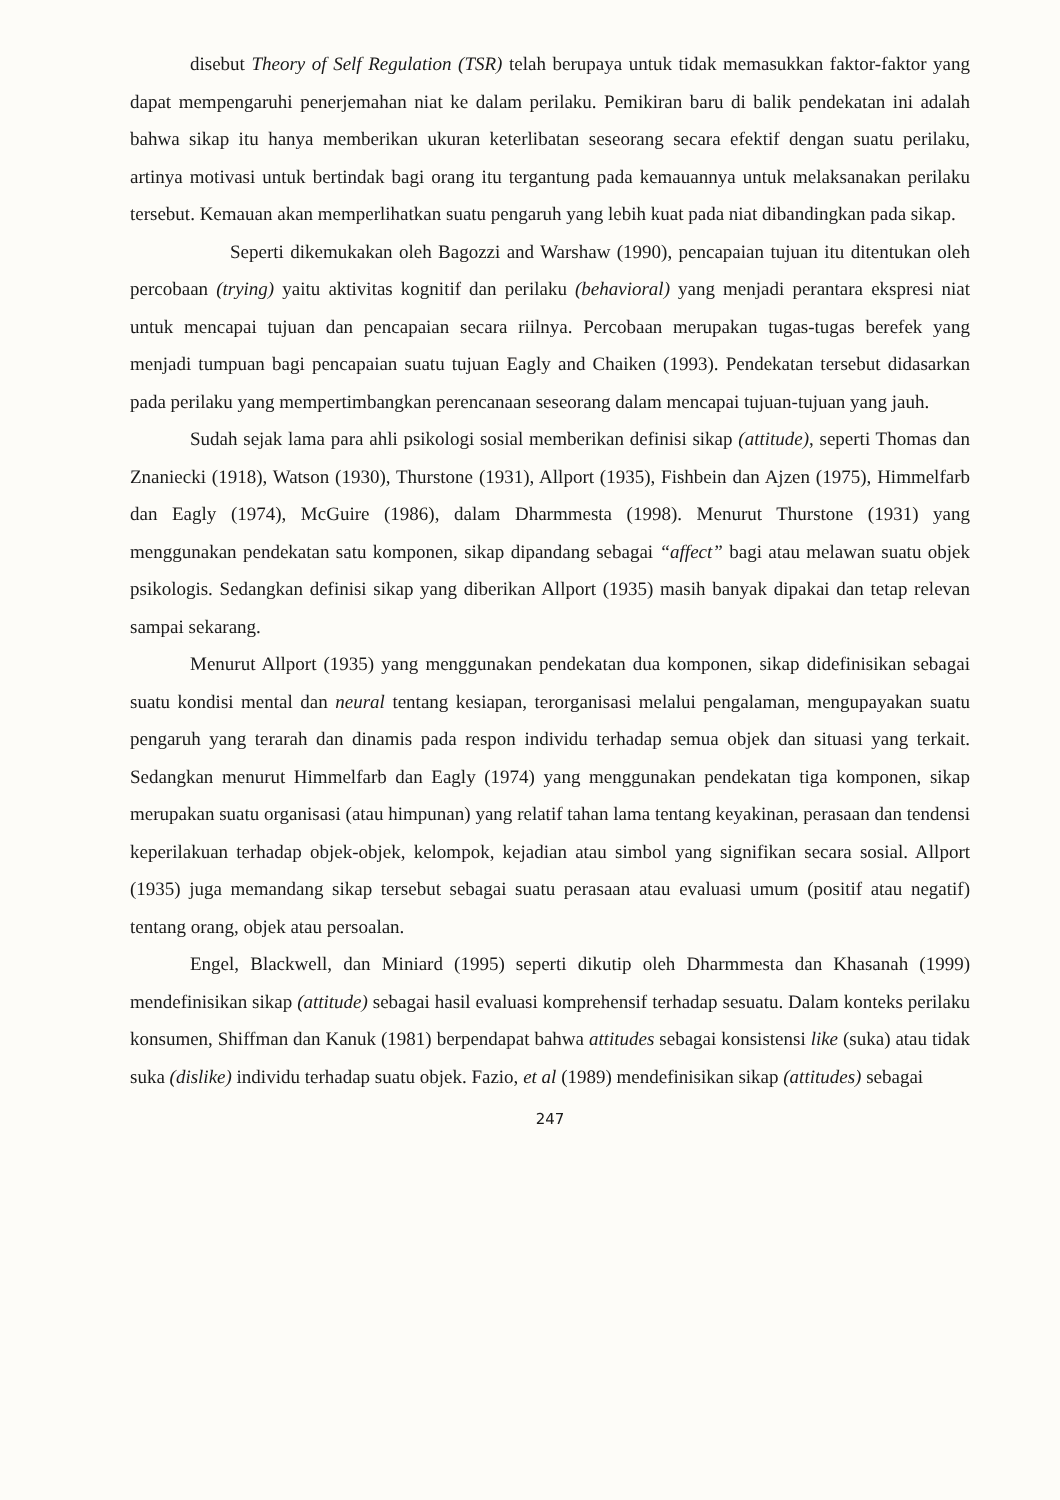disebut Theory of Self Regulation (TSR) telah berupaya untuk tidak memasukkan faktor-faktor yang dapat mempengaruhi penerjemahan niat ke dalam perilaku. Pemikiran baru di balik pendekatan ini adalah bahwa sikap itu hanya memberikan ukuran keterlibatan seseorang secara efektif dengan suatu perilaku, artinya motivasi untuk bertindak bagi orang itu tergantung pada kemauannya untuk melaksanakan perilaku tersebut. Kemauan akan memperlihatkan suatu pengaruh yang lebih kuat pada niat dibandingkan pada sikap.
Seperti dikemukakan oleh Bagozzi and Warshaw (1990), pencapaian tujuan itu ditentukan oleh percobaan (trying) yaitu aktivitas kognitif dan perilaku (behavioral) yang menjadi perantara ekspresi niat untuk mencapai tujuan dan pencapaian secara riilnya. Percobaan merupakan tugas-tugas berefek yang menjadi tumpuan bagi pencapaian suatu tujuan Eagly and Chaiken (1993). Pendekatan tersebut didasarkan pada perilaku yang mempertimbangkan perencanaan seseorang dalam mencapai tujuan-tujuan yang jauh.
Sudah sejak lama para ahli psikologi sosial memberikan definisi sikap (attitude), seperti Thomas dan Znaniecki (1918), Watson (1930), Thurstone (1931), Allport (1935), Fishbein dan Ajzen (1975), Himmelfarb dan Eagly (1974), McGuire (1986), dalam Dharmmesta (1998). Menurut Thurstone (1931) yang menggunakan pendekatan satu komponen, sikap dipandang sebagai “affect” bagi atau melawan suatu objek psikologis. Sedangkan definisi sikap yang diberikan Allport (1935) masih banyak dipakai dan tetap relevan sampai sekarang.
Menurut Allport (1935) yang menggunakan pendekatan dua komponen, sikap didefinisikan sebagai suatu kondisi mental dan neural tentang kesiapan, terorganisasi melalui pengalaman, mengupayakan suatu pengaruh yang terarah dan dinamis pada respon individu terhadap semua objek dan situasi yang terkait. Sedangkan menurut Himmelfarb dan Eagly (1974) yang menggunakan pendekatan tiga komponen, sikap merupakan suatu organisasi (atau himpunan) yang relatif tahan lama tentang keyakinan, perasaan dan tendensi keperilakuan terhadap objek-objek, kelompok, kejadian atau simbol yang signifikan secara sosial. Allport (1935) juga memandang sikap tersebut sebagai suatu perasaan atau evaluasi umum (positif atau negatif) tentang orang, objek atau persoalan.
Engel, Blackwell, dan Miniard (1995) seperti dikutip oleh Dharmmesta dan Khasanah (1999) mendefinisikan sikap (attitude) sebagai hasil evaluasi komprehensif terhadap sesuatu. Dalam konteks perilaku konsumen, Shiffman dan Kanuk (1981) berpendapat bahwa attitudes sebagai konsistensi like (suka) atau tidak suka (dislike) individu terhadap suatu objek. Fazio, et al (1989) mendefinisikan sikap (attitudes) sebagai
247